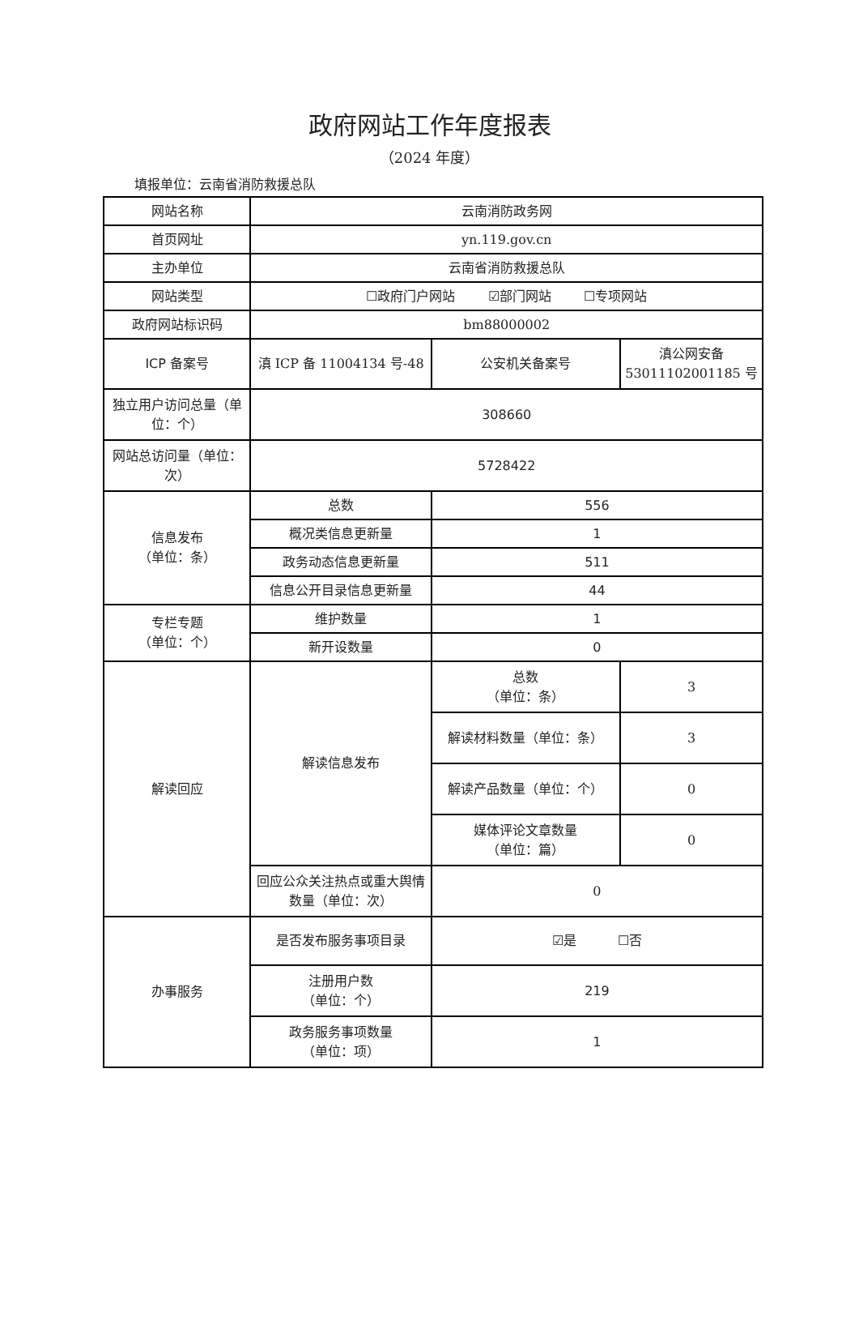政府网站工作年度报表
（2024 年度）
填报单位：云南省消防救援总队
| 网站名称 | 云南消防政务网 | | |
| 首页网址 | yn.119.gov.cn | | |
| 主办单位 | 云南省消防救援总队 | | |
| 网站类型 | ☐政府门户网站 ☑部门网站 ☐专项网站 | | |
| 政府网站标识码 | bm88000002 | | |
| ICP 备案号 | 滇 ICP 备 11004134 号-48 | 公安机关备案号 | 滇公网安备 53011102001185 号 |
| 独立用户访问总量（单位：个） | 308660 | | |
| 网站总访问量（单位：次） | 5728422 | | |
| 信息发布 （单位：条） | 总数 | 556 | |
| | 概况类信息更新量 | 1 | |
| | 政务动态信息更新量 | 511 | |
| | 信息公开目录信息更新量 | 44 | |
| 专栏专题 （单位：个） | 维护数量 | 1 | |
| | 新开设数量 | 0 | |
| 解读回应 | 解读信息发布 | 总数 （单位：条） | 3 |
| | | 解读材料数量（单位：条） | 3 |
| | | 解读产品数量（单位：个） | 0 |
| | | 媒体评论文章数量 （单位：篇） | 0 |
| | 回应公众关注热点或重大舆情数量（单位：次） | 0 | |
| 办事服务 | 是否发布服务事项目录 | ☑是 ☐否 | |
| | 注册用户数 （单位：个） | 219 | |
| | 政务服务事项数量 （单位：项） | 1 | |